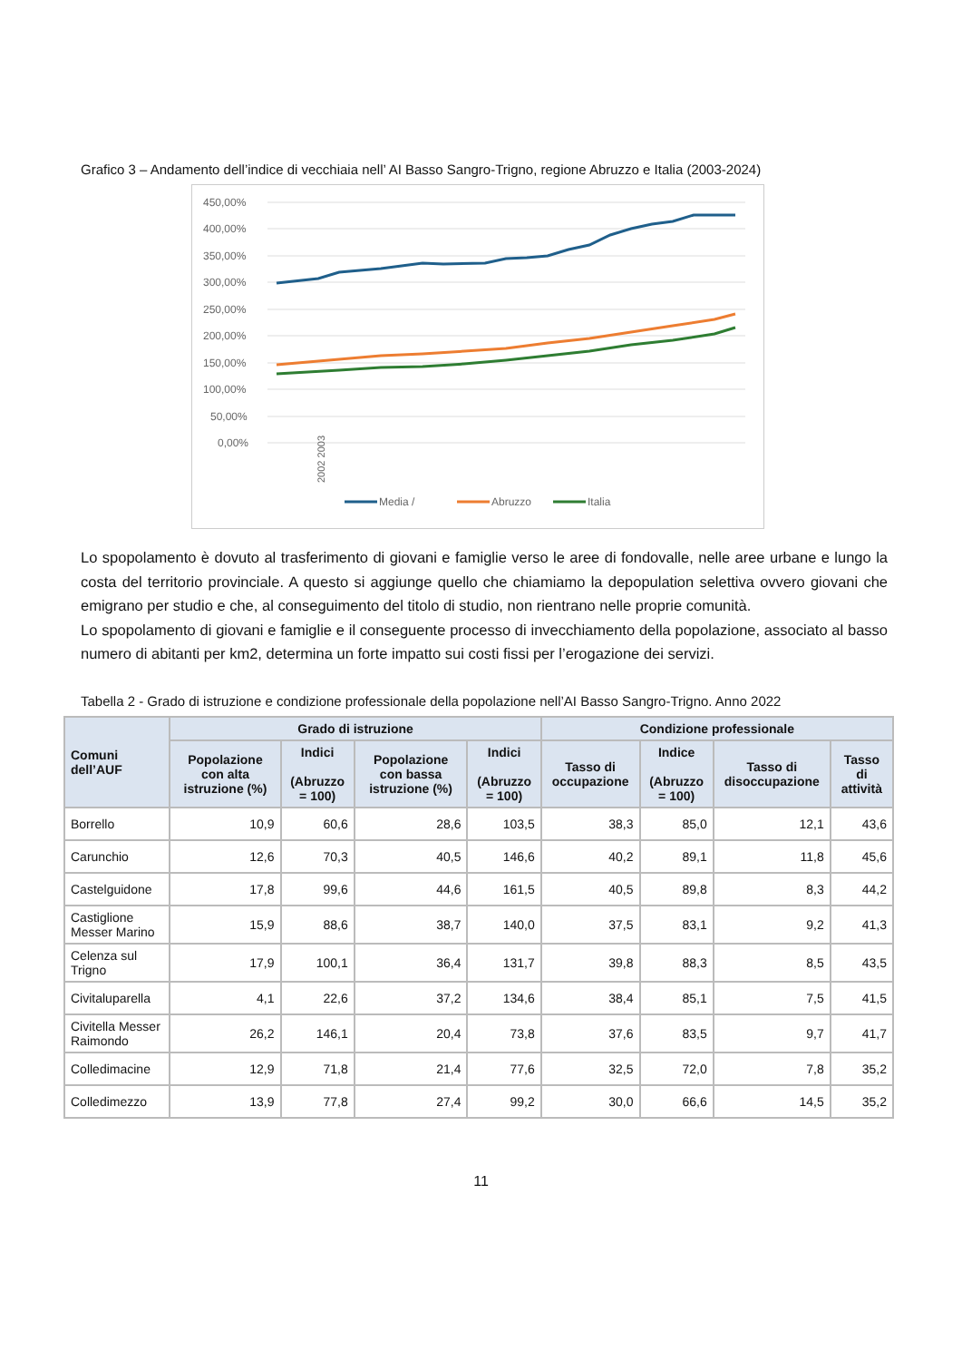Grafico 3 – Andamento dell’indice di vecchiaia nell’ AI Basso Sangro-Trigno, regione Abruzzo e Italia (2003-2024)
450,00%
400,00%
350,00%
300,00%
250,00%
200,00%
150,00%
100,00%
50,00%
0,00%
.
2002 2003
Media /
Abruzzo
Italia
Lo spopolamento è dovuto al trasferimento di giovani e famiglie verso le aree di fondovalle, nelle aree urbane e lungo la costa del territorio provinciale. A questo si aggiunge quello che chiamiamo la depopulation selettiva ovvero giovani che emigrano per studio e che, al conseguimento del titolo di studio, non rientrano nelle proprie comunità.
Lo spopolamento di giovani e famiglie e il conseguente processo di invecchiamento della popolazione, associato al basso numero di abitanti per km2, determina un forte impatto sui costi fissi per l’erogazione dei servizi.
Tabella 2 - Grado di istruzione e condizione professionale della popolazione nell’AI Basso Sangro-Trigno. Anno 2022
| Comuni dell’AUF | Grado di istruzione | | | | Condizione professionale | | | |
| --- | --- | --- | --- | --- | --- | --- | --- | --- |
| | Popolazione con alta istruzione (%) | Indici (Abruzzo = 100) | Popolazione con bassa istruzione (%) | Indici (Abruzzo = 100) | Tasso di occupazione | Indice (Abruzzo = 100) | Tasso di disoccupazione | Tasso di attività |
| Borrello | 10,9 | 60,6 | 28,6 | 103,5 | 38,3 | 85,0 | 12,1 | 43,6 |
| Carunchio | 12,6 | 70,3 | 40,5 | 146,6 | 40,2 | 89,1 | 11,8 | 45,6 |
| Castelguidone | 17,8 | 99,6 | 44,6 | 161,5 | 40,5 | 89,8 | 8,3 | 44,2 |
| Castiglione Messer Marino | 15,9 | 88,6 | 38,7 | 140,0 | 37,5 | 83,1 | 9,2 | 41,3 |
| Celenza sul Trigno | 17,9 | 100,1 | 36,4 | 131,7 | 39,8 | 88,3 | 8,5 | 43,5 |
| Civitaluparella | 4,1 | 22,6 | 37,2 | 134,6 | 38,4 | 85,1 | 7,5 | 41,5 |
| Civitella Messer Raimondo | 26,2 | 146,1 | 20,4 | 73,8 | 37,6 | 83,5 | 9,7 | 41,7 |
| Colledimacine | 12,9 | 71,8 | 21,4 | 77,6 | 32,5 | 72,0 | 7,8 | 35,2 |
| Colledimezzo | 13,9 | 77,8 | 27,4 | 99,2 | 30,0 | 66,6 | 14,5 | 35,2 |
11